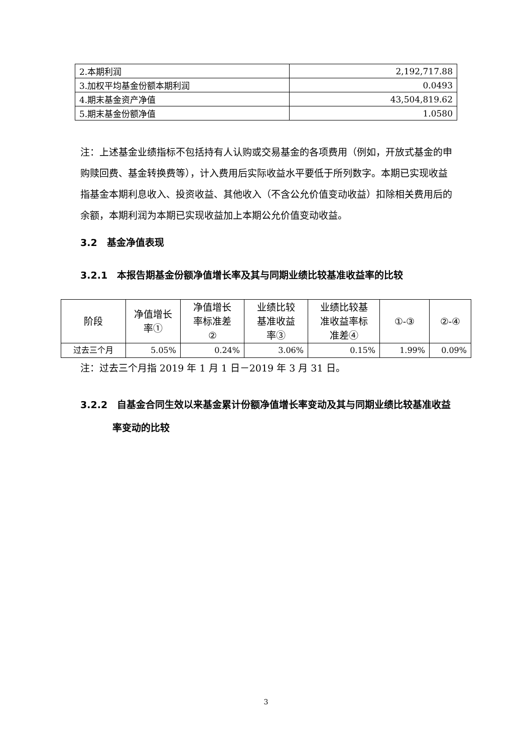| 2.本期利润 | 2,192,717.88 |
| 3.加权平均基金份额本期利润 | 0.0493 |
| 4.期末基金资产净值 | 43,504,819.62 |
| 5.期末基金份额净值 | 1.0580 |
注：上述基金业绩指标不包括持有人认购或交易基金的各项费用（例如，开放式基金的申购赎回费、基金转换费等），计入费用后实际收益水平要低于所列数字。本期已实现收益指基金本期利息收入、投资收益、其他收入（不含公允价值变动收益）扣除相关费用后的余额，本期利润为本期已实现收益加上本期公允价值变动收益。
3.2　基金净值表现
3.2.1　本报告期基金份额净值增长率及其与同期业绩比较基准收益率的比较
| 阶段 | 净值增长 率① | 净值增长 率标准差 ② | 业绩比较 基准收益 率③ | 业绩比较基 准收益率标 准差④ | ①-③ | ②-④ |
| 过去三个月 | 5.05% | 0.24% | 3.06% | 0.15% | 1.99% | 0.09% |
注：过去三个月指 2019 年 1 月 1 日－2019 年 3 月 31 日。
3.2.2　自基金合同生效以来基金累计份额净值增长率变动及其与同期业绩比较基准收益率变动的比较
3